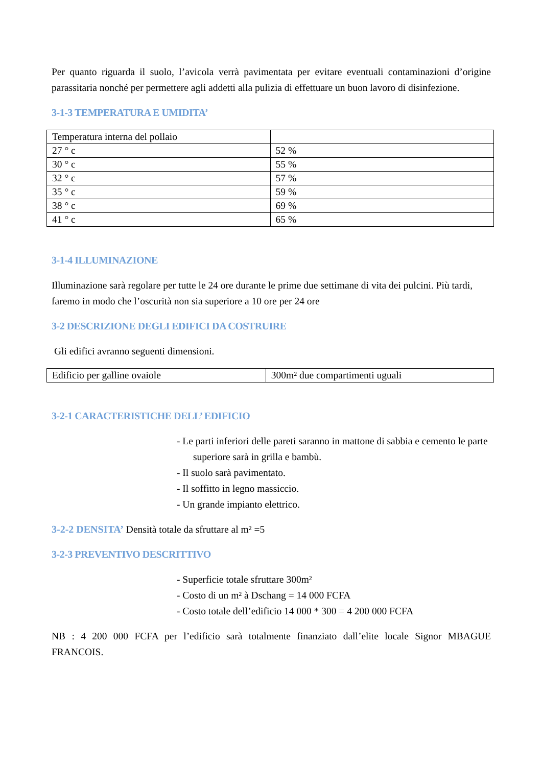Per quanto riguarda il suolo, l’avicola verrà pavimentata per evitare eventuali contaminazioni d’origine parassitaria nonché per permettere agli addetti alla pulizia di effettuare un buon lavoro di disinfezione.
3-1-3 TEMPERATURA E UMIDITA’
| Temperatura interna del pollaio | |
| 27 ° c | 52 % |
| 30 ° c | 55 % |
| 32 ° c | 57 % |
| 35 ° c | 59 % |
| 38 ° c | 69 % |
| 41 ° c | 65 % |
3-1-4 ILLUMINAZIONE
Illuminazione sarà regolare per tutte le 24 ore durante le prime due settimane di vita dei pulcini. Più tardi, faremo in modo che l’oscurità non sia superiore a 10 ore per 24 ore
3-2 DESCRIZIONE DEGLI EDIFICI DA COSTRUIRE
Gli edifici avranno seguenti dimensioni.
| Edificio per galline ovaiole | 300m² due compartimenti uguali |
3-2-1 CARACTERISTICHE DELL’ EDIFICIO
- Le parti inferiori delle pareti saranno in mattone di sabbia e cemento le parte superiore sarà in grilla e bambù.
- Il suolo sarà pavimentato.
- Il soffitto in legno massiccio.
- Un grande impianto elettrico.
3-2-2 DENSITA’ Densità totale da sfruttare al m² =5
3-2-3 PREVENTIVO DESCRITTIVO
- Superficie totale sfruttare 300m²
- Costo di un m² à Dschang = 14 000 FCFA
- Costo totale dell’edificio 14 000 * 300 = 4 200 000 FCFA
NB : 4 200 000 FCFA per l’edificio sarà totalmente finanziato dall’elite locale Signor MBAGUE FRANCOIS.